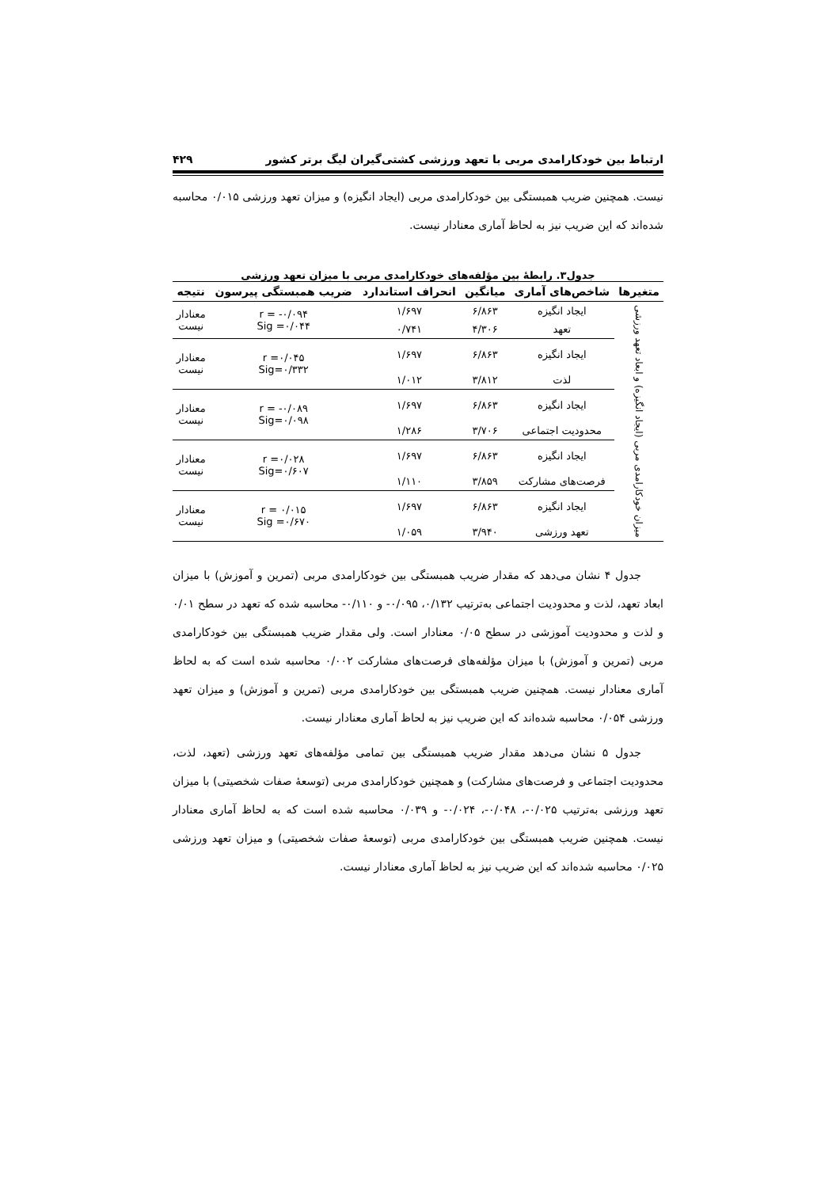ارتباط بین خودکارامدی مربی با تعهد ورزشی کشتی‌گیران لیگ برتر کشور ۴۲۹
نیست. همچنین ضریب همبستگی بین خودکارامدی مربی (ایجاد انگیزه) و میزان تعهد ورزشی ۰/۰۱۵ محاسبه شده‌اند که این ضریب نیز به لحاظ آماری معنادار نیست.
جدول۳. رابطهٔ بین مؤلفه‌های خودکارامدی مربی با میزان تعهد ورزشی
| متغیرها | شاخص‌های آماری | میانگین | انحراف استاندارد | ضریب همبستگی پیرسون | نتیجه |
| --- | --- | --- | --- | --- | --- |
| میزان خودکارامدی مربی (ایجاد انگیزه) و ابعاد تعهد ورزشی | ایجاد انگیزه | ۶/۸۶۳ | ۱/۶۹۷ | r = -۰/۰۹۴ Sig =۰/۰۴۴ | معنادار نیست |
| | تعهد | ۴/۳۰۶ | ۰/۷۴۱ | | |
| | ایجاد انگیزه | ۶/۸۶۳ | ۱/۶۹۷ | r =۰/۰۴۵ Sig=۰/۳۳۲ | معنادار نیست |
| | لذت | ۳/۸۱۲ | ۱/۰۱۲ | | |
| | ایجاد انگیزه | ۶/۸۶۳ | ۱/۶۹۷ | r = -۰/۰۸۹ Sig=۰/۰۹۸ | معنادار نیست |
| | محدودیت اجتماعی | ۳/۷۰۶ | ۱/۲۸۶ | | |
| | ایجاد انگیزه | ۶/۸۶۳ | ۱/۶۹۷ | r =۰/۰۲۸ Sig=۰/۶۰۷ | معنادار نیست |
| | فرصت‌های مشارکت | ۳/۸۵۹ | ۱/۱۱۰ | | |
| | ایجاد انگیزه | ۶/۸۶۳ | ۱/۶۹۷ | r = ۰/۰۱۵ Sig =۰/۶۷۰ | معنادار نیست |
| | تعهد ورزشی | ۳/۹۴۰ | ۱/۰۵۹ | | |
جدول ۴ نشان می‌دهد که مقدار ضریب همبستگی بین خودکارامدی مربی (تمرین و آموزش) با میزان ابعاد تعهد، لذت و محدودیت اجتماعی به‌ترتیب ۰/۱۳۲، ۰/۰۹۵- و ۰/۱۱۰- محاسبه شده که تعهد در سطح ۰/۰۱ و لذت و محدودیت آموزشی در سطح ۰/۰۵ معنادار است. ولی مقدار ضریب همبستگی بین خودکارامدی مربی (تمرین و آموزش) با میزان مؤلفه‌های فرصت‌های مشارکت ۰/۰۰۲ محاسبه شده است که به لحاظ آماری معنادار نیست. همچنین ضریب همبستگی بین خودکارامدی مربی (تمرین و آموزش) و میزان تعهد ورزشی ۰/۰۵۴ محاسبه شده‌اند که این ضریب نیز به لحاظ آماری معنادار نیست.
جدول ۵ نشان می‌دهد مقدار ضریب همبستگی بین تمامی مؤلفه‌های تعهد ورزشی (تعهد، لذت، محدودیت اجتماعی و فرصت‌های مشارکت) و همچنین خودکارامدی مربی (توسعهٔ صفات شخصیتی) با میزان تعهد ورزشی به‌ترتیب ۰/۰۲۵-، ۰/۰۴۸-، ۰/۰۲۴- و ۰/۰۳۹ محاسبه شده است که به لحاظ آماری معنادار نیست. همچنین ضریب همبستگی بین خودکارامدی مربی (توسعهٔ صفات شخصیتی) و میزان تعهد ورزشی ۰/۰۲۵ محاسبه شده‌اند که این ضریب نیز به لحاظ آماری معنادار نیست.